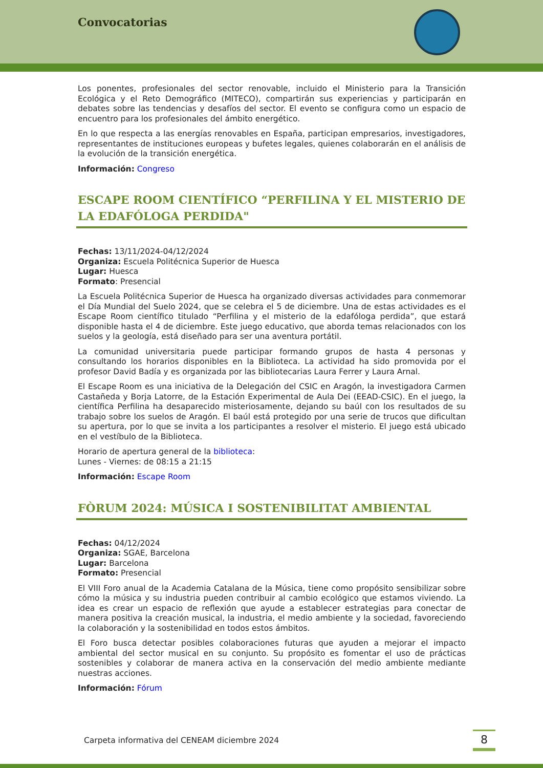Convocatorias
Los ponentes, profesionales del sector renovable, incluido el Ministerio para la Transición Ecológica y el Reto Demográfico (MITECO), compartirán sus experiencias y participarán en debates sobre las tendencias y desafíos del sector. El evento se configura como un espacio de encuentro para los profesionales del ámbito energético.
En lo que respecta a las energías renovables en España, participan empresarios, investigadores, representantes de instituciones europeas y bufetes legales, quienes colaborarán en el análisis de la evolución de la transición energética.
Información: Congreso
ESCAPE ROOM CIENTÍFICO “PERFILINA Y EL MISTERIO DE LA EDAFÓLOGA PERDIDA"
Fechas: 13/11/2024-04/12/2024
Organiza: Escuela Politécnica Superior de Huesca
Lugar: Huesca
Formato: Presencial
La Escuela Politécnica Superior de Huesca ha organizado diversas actividades para conmemorar el Día Mundial del Suelo 2024, que se celebra el 5 de diciembre. Una de estas actividades es el Escape Room científico titulado “Perfilina y el misterio de la edafóloga perdida”, que estará disponible hasta el 4 de diciembre. Este juego educativo, que aborda temas relacionados con los suelos y la geología, está diseñado para ser una aventura portátil.
La comunidad universitaria puede participar formando grupos de hasta 4 personas y consultando los horarios disponibles en la Biblioteca. La actividad ha sido promovida por el profesor David Badía y es organizada por las bibliotecarias Laura Ferrer y Laura Arnal.
El Escape Room es una iniciativa de la Delegación del CSIC en Aragón, la investigadora Carmen Castañeda y Borja Latorre, de la Estación Experimental de Aula Dei (EEAD-CSIC). En el juego, la científica Perfilina ha desaparecido misteriosamente, dejando su baúl con los resultados de su trabajo sobre los suelos de Aragón. El baúl está protegido por una serie de trucos que dificultan su apertura, por lo que se invita a los participantes a resolver el misterio. El juego está ubicado en el vestíbulo de la Biblioteca.
Horario de apertura general de la biblioteca:
Lunes - Viernes: de 08:15 a 21:15
Información: Escape Room
FÒRUM 2024: MÚSICA I SOSTENIBILITAT AMBIENTAL
Fechas: 04/12/2024
Organiza: SGAE, Barcelona
Lugar: Barcelona
Formato: Presencial
El VIII Foro anual de la Academia Catalana de la Música, tiene como propósito sensibilizar sobre cómo la música y su industria pueden contribuir al cambio ecológico que estamos viviendo. La idea es crear un espacio de reflexión que ayude a establecer estrategias para conectar de manera positiva la creación musical, la industria, el medio ambiente y la sociedad, favoreciendo la colaboración y la sostenibilidad en todos estos ámbitos.
El Foro busca detectar posibles colaboraciones futuras que ayuden a mejorar el impacto ambiental del sector musical en su conjunto. Su propósito es fomentar el uso de prácticas sostenibles y colaborar de manera activa en la conservación del medio ambiente mediante nuestras acciones.
Información: Fórum
Carpeta informativa del CENEAM diciembre 2024 8